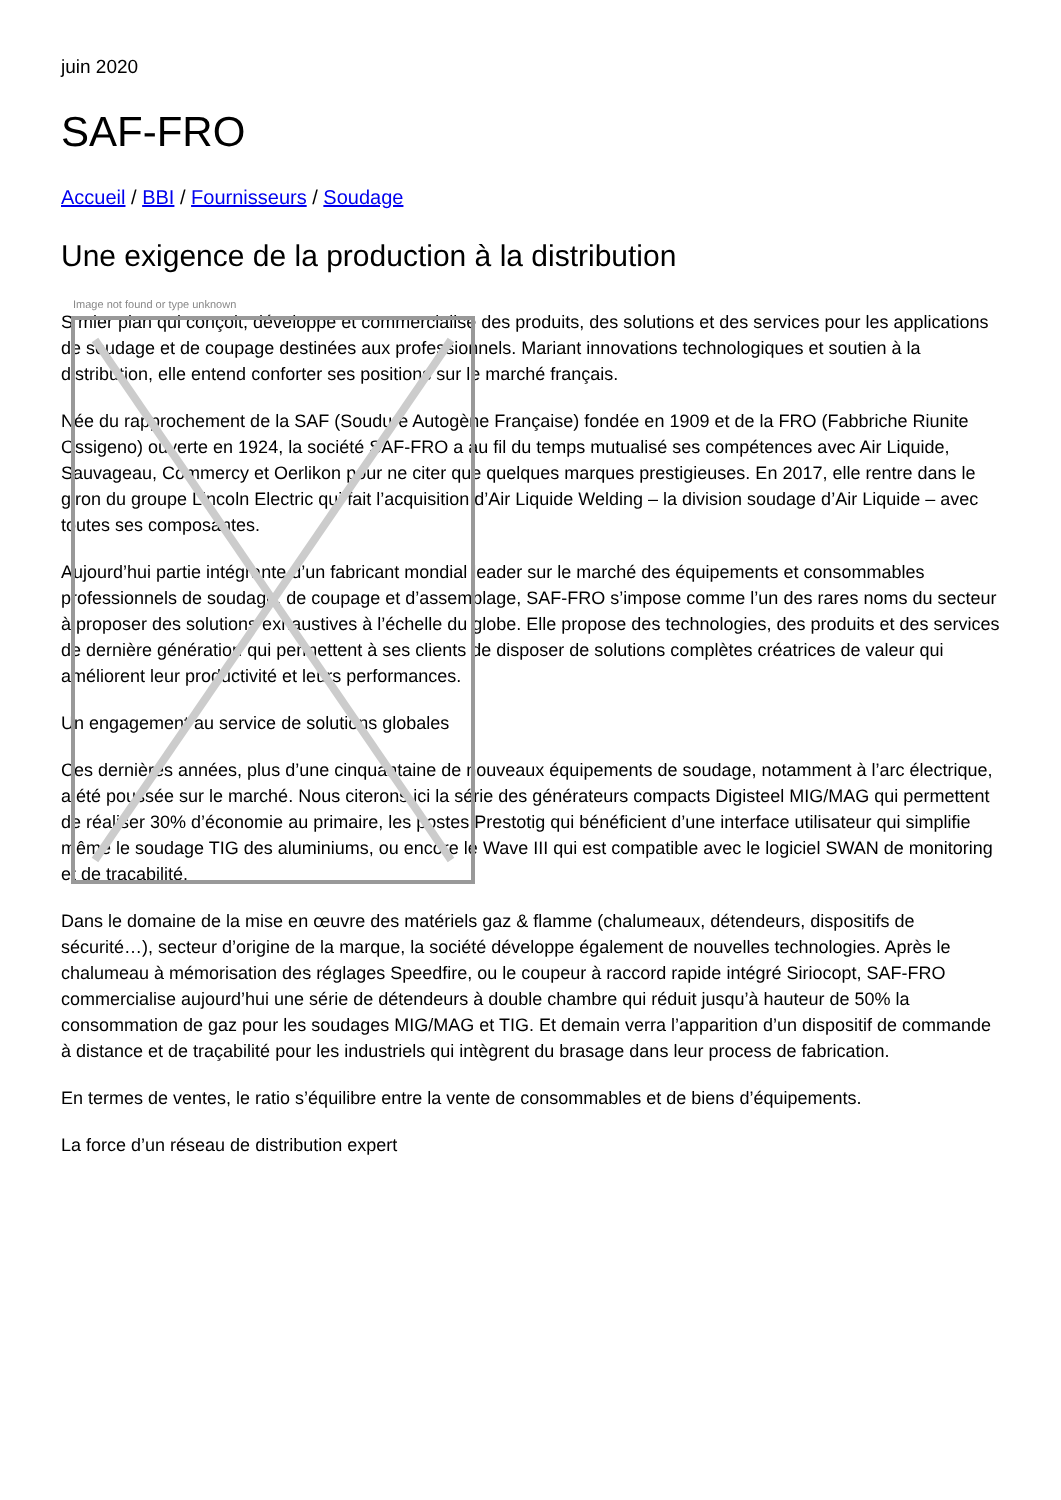juin 2020
SAF-FRO
Accueil / BBI / Fournisseurs / Soudage
Une exigence de la production à la distribution
Image not found or type unknown
S mier plan qui conçoit, développe et commercialise des produits, des solutions et des services pour les applications de soudage et de coupage destinées aux professionnels. Mariant innovations technologiques et soutien à la distribution, elle entend conforter ses positions sur le marché français.
Née du rapprochement de la SAF (Soudure Autogène Française) fondée en 1909 et de la FRO (Fabbriche Riunite Ossigeno) ouverte en 1924, la société SAF-FRO a au fil du temps mutualisé ses compétences avec Air Liquide, Sauvageau, Commercy et Oerlikon pour ne citer que quelques marques prestigieuses. En 2017, elle rentre dans le giron du groupe Lincoln Electric qui fait l’acquisition d’Air Liquide Welding – la division soudage d’Air Liquide – avec toutes ses composantes.
Aujourd’hui partie intégrante d’un fabricant mondial leader sur le marché des équipements et consommables professionnels de soudage, de coupage et d’assemblage, SAF-FRO s’impose comme l’un des rares noms du secteur à proposer des solutions exhaustives à l’échelle du globe. Elle propose des technologies, des produits et des services de dernière génération qui permettent à ses clients de disposer de solutions complètes créatrices de valeur qui améliorent leur productivité et leurs performances.
Un engagement au service de solutions globales
Ces dernières années, plus d’une cinquantaine de nouveaux équipements de soudage, notamment à l’arc électrique, a été poussée sur le marché. Nous citerons ici la série des générateurs compacts Digisteel MIG/MAG qui permettent de réaliser 30% d’économie au primaire, les postes Prestotig qui bénéficient d’une interface utilisateur qui simplifie même le soudage TIG des aluminiums, ou encore le Wave III qui est compatible avec le logiciel SWAN de monitoring et de traçabilité.
Dans le domaine de la mise en œuvre des matériels gaz & flamme (chalumeaux, détendeurs, dispositifs de sécurité…), secteur d’origine de la marque, la société développe également de nouvelles technologies. Après le chalumeau à mémorisation des réglages Speedfire, ou le coupeur à raccord rapide intégré Siriocopt, SAF-FRO commercialise aujourd’hui une série de détendeurs à double chambre qui réduit jusqu’à hauteur de 50% la consommation de gaz pour les soudages MIG/MAG et TIG. Et demain verra l’apparition d’un dispositif de commande à distance et de traçabilité pour les industriels qui intègrent du brasage dans leur process de fabrication.
En termes de ventes, le ratio s’équilibre entre la vente de consommables et de biens d’équipements.
La force d’un réseau de distribution expert